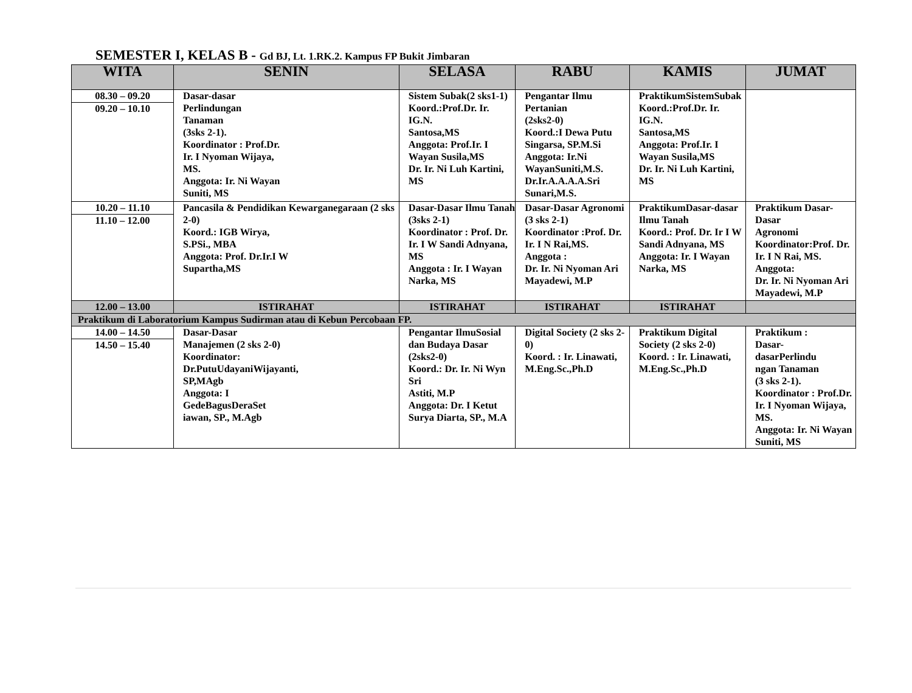SEMESTER I, KELAS B - Gd BJ, Lt. 1.RK.2. Kampus FP Bukit Jimbaran
| WITA | SENIN | SELASA | RABU | KAMIS | JUMAT |
| --- | --- | --- | --- | --- | --- |
| 08.30 – 09.20 09.20 – 10.10 | Dasar-dasar Perlindungan Tanaman (3sks 2-1). Koordinator : Prof.Dr. Ir. I Nyoman Wijaya, MS. Anggota: Ir. Ni Wayan Suniti, MS | Sistem Subak(2 sks1-1) Koord.:Prof.Dr. Ir. IG.N. Santosa,MS Anggota: Prof.Ir. I Wayan Susila,MS Dr. Ir. Ni Luh Kartini, MS | Pengantar Ilmu Pertanian (2sks2-0) Koord.:I Dewa Putu Singarsa, SP.M.Si Anggota: Ir.Ni WayanSuniti,M.S. Dr.Ir.A.A.A.A.Sri Sunari,M.S. | PraktikumSistemSubak Koord.:Prof.Dr. Ir. IG.N. Santosa,MS Anggota: Prof.Ir. I Wayan Susila,MS Dr. Ir. Ni Luh Kartini, MS | |
| 10.20 – 11.10 11.10 – 12.00 | Pancasila & Pendidikan Kewarganegaraan (2 sks 2-0) Koord.: IGB Wirya, S.PSi., MBA Anggota: Prof. Dr.Ir.I W Supartha,MS | Dasar-Dasar Ilmu Tanah (3sks 2-1) Koordinator : Prof. Dr. Ir. I W Sandi Adnyana, MS Anggota : Ir. I Wayan Narka, MS | Dasar-Dasar Agronomi (3 sks 2-1) Koordinator :Prof. Dr. Ir. I N Rai,MS. Anggota : Dr. Ir. Ni Nyoman Ari Mayadewi, M.P | PraktikumDasar-dasar Ilmu Tanah Koord.: Prof. Dr. Ir I W Sandi Adnyana, MS Anggota: Ir. I Wayan Narka, MS | Praktikum Dasar-Dasar Agronomi Koordinator:Prof. Dr. Ir. I N Rai, MS. Anggota: Dr. Ir. Ni Nyoman Ari Mayadewi, M.P |
| 12.00 – 13.00 | ISTIRAHAT | ISTIRAHAT | ISTIRAHAT | ISTIRAHAT | |
| Praktikum di Laboratorium Kampus Sudirman atau di Kebun Percobaan FP. | | | | | |
| 14.00 – 14.50 14.50 – 15.40 | Dasar-Dasar Manajemen (2 sks 2-0) Koordinator: Dr.PutuUdayaniWijayanti, SP,MAgb Anggota: I GedeBagusDeraSet iawan, SP., M.Agb | Pengantar IlmuSosial dan Budaya Dasar (2sks2-0) Koord.: Dr. Ir. Ni Wyn Sri Astiti, M.P Anggota: Dr. I Ketut Surya Diarta, SP., M.A | Digital Society (2 sks 2-0) Koord. : Ir. Linawati, M.Eng.Sc.,Ph.D | Praktikum Digital Society (2 sks 2-0) Koord. : Ir. Linawati, M.Eng.Sc.,Ph.D | Praktikum : Dasar- dasarPerlindu ngan Tanaman (3 sks 2-1). Koordinator : Prof.Dr. Ir. I Nyoman Wijaya, MS. Anggota: Ir. Ni Wayan Suniti, MS |